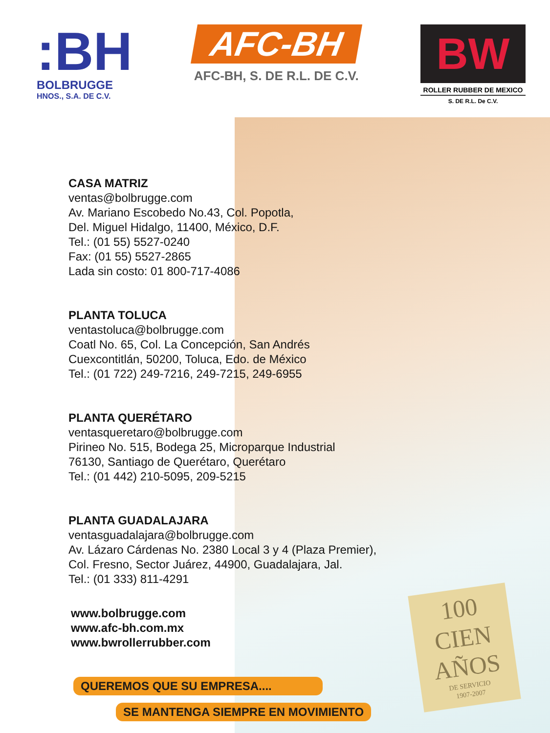:BH
BOLBRUGGE
HNOS., S.A. DE C.V.
AFC-BH
AFC-BH, S. DE R.L. DE C.V.
BW
ROLLER RUBBER DE MEXICO
S. DE R.L. De C.V.
CASA MATRIZ
ventas@bolbrugge.com
Av. Mariano Escobedo No.43, Col. Popotla,
Del. Miguel Hidalgo, 11400, México, D.F.
Tel.: (01 55) 5527-0240
Fax: (01 55) 5527-2865
Lada sin costo: 01 800-717-4086
PLANTA TOLUCA
ventastoluca@bolbrugge.com
Coatl No. 65, Col. La Concepción, San Andrés
Cuexcontitlán, 50200, Toluca, Edo. de México
Tel.: (01 722) 249-7216, 249-7215, 249-6955
PLANTA QUERÉTARO
ventasqueretaro@bolbrugge.com
Pirineo No. 515, Bodega 25, Microparque Industrial
76130, Santiago de Querétaro, Querétaro
Tel.: (01 442) 210-5095, 209-5215
PLANTA GUADALAJARA
ventasguadalajara@bolbrugge.com
Av. Lázaro Cárdenas No. 2380 Local 3 y 4 (Plaza Premier),
Col. Fresno, Sector Juárez, 44900, Guadalajara, Jal.
Tel.: (01 333) 811-4291
www.bolbrugge.com
www.afc-bh.com.mx
www.bwrollerrubber.com
QUEREMOS QUE SU EMPRESA....
SE MANTENGA SIEMPRE EN MOVIMIENTO
100
CIEN
AÑOS
DE SERVICIO
1907-2007